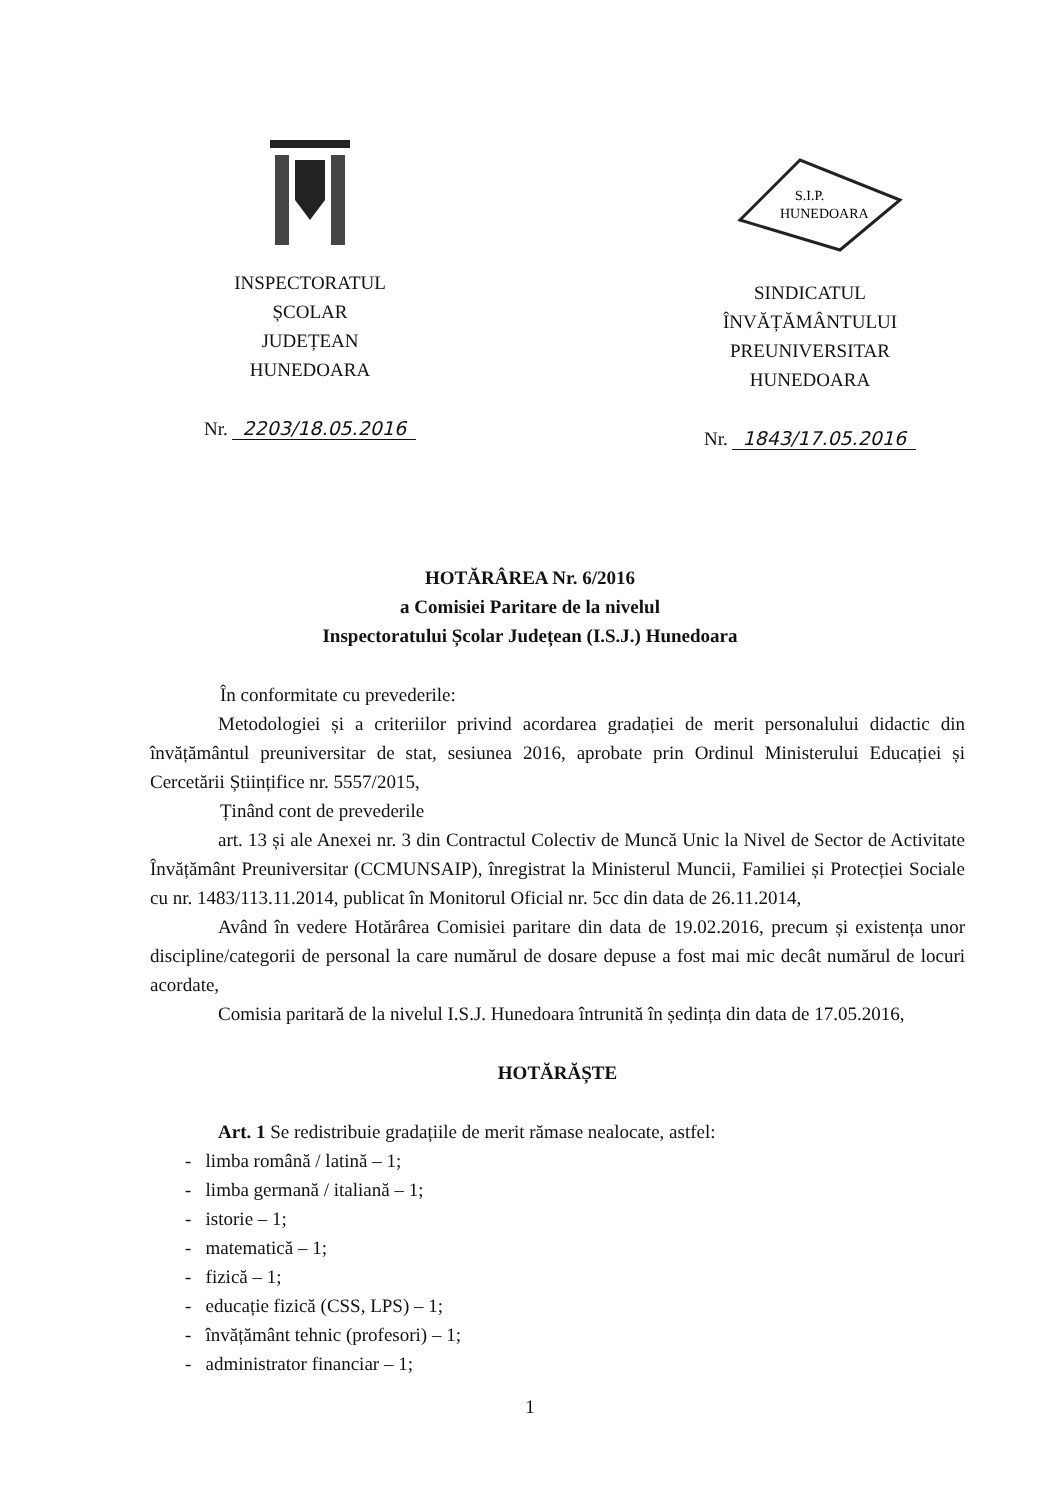INSPECTORATUL
ȘCOLAR
JUDEȚEAN
HUNEDOARA
Nr. 2203/18.05.2016
S.I.P.
HUNEDOARA
SINDICATUL
ÎNVĂȚĂMÂNTULUI
PREUNIVERSITAR
HUNEDOARA
Nr. 1843/17.05.2016
HOTĂRÂREA Nr. 6/2016
a Comisiei Paritare de la nivelul
Inspectoratului Școlar Județean (I.S.J.) Hunedoara
În conformitate cu prevederile:
Metodologiei și a criteriilor privind acordarea gradației de merit personalului didactic din învățământul preuniversitar de stat, sesiunea 2016, aprobate prin Ordinul Ministerului Educației și Cercetării Științifice nr. 5557/2015,
Ținând cont de prevederile
art. 13 și ale Anexei nr. 3 din Contractul Colectiv de Muncă Unic la Nivel de Sector de Activitate Învățământ Preuniversitar (CCMUNSAIP), înregistrat la Ministerul Muncii, Familiei și Protecției Sociale cu nr. 1483/113.11.2014, publicat în Monitorul Oficial nr. 5cc din data de 26.11.2014,
Având în vedere Hotărârea Comisiei paritare din data de 19.02.2016, precum și existența unor discipline/categorii de personal la care numărul de dosare depuse a fost mai mic decât numărul de locuri acordate,
Comisia paritară de la nivelul I.S.J. Hunedoara întrunită în ședința din data de 17.05.2016,
HOTĂRĂȘTE
Art. 1 Se redistribuie gradațiile de merit rămase nealocate, astfel:
- limba română / latină – 1;
- limba germană / italiană – 1;
- istorie – 1;
- matematică – 1;
- fizică – 1;
- educație fizică (CSS, LPS) – 1;
- învățământ tehnic (profesori) – 1;
- administrator financiar – 1;
1